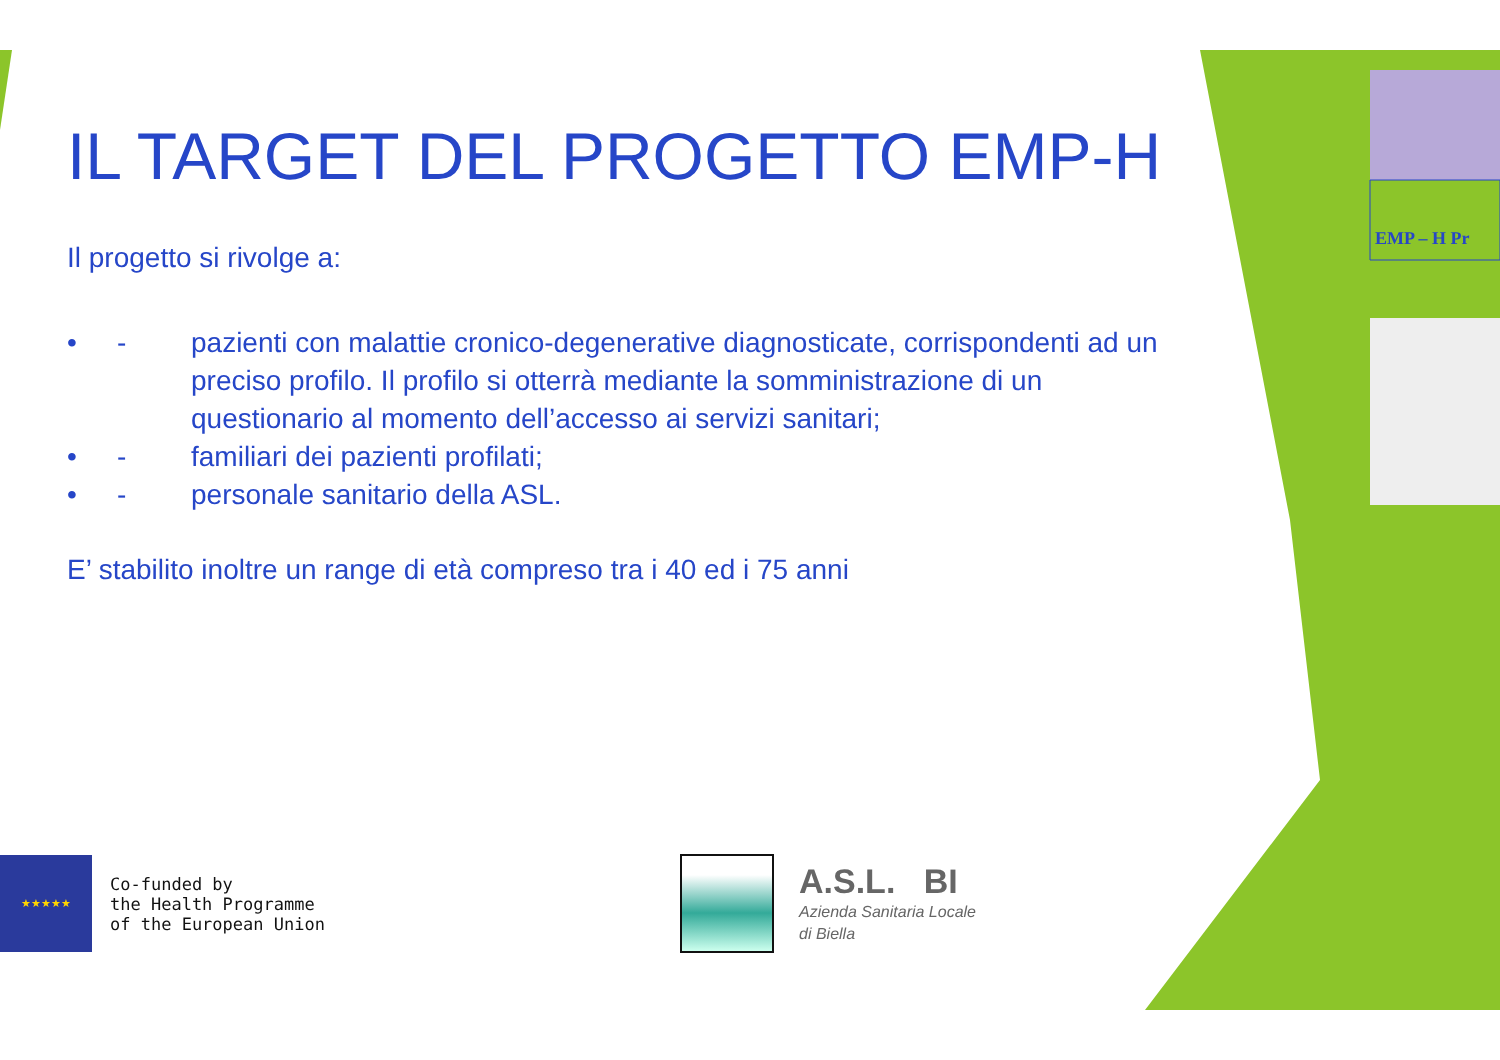EMP – H Pr
IL TARGET DEL PROGETTO EMP-H
Il progetto si rivolge a:
• - pazienti con malattie cronico-degenerative diagnosticate, corrispondenti ad un preciso profilo. Il profilo si otterrà mediante la somministrazione di un questionario al momento dell’accesso ai servizi sanitari;
• - familiari dei pazienti profilati;
• - personale sanitario della ASL.
E’ stabilito inoltre un range di età compreso tra i 40 ed i 75 anni
★★★★★
Co-funded by
the Health Programme
of the European Union
A.S.L. BI
Azienda Sanitaria Locale
di Biella